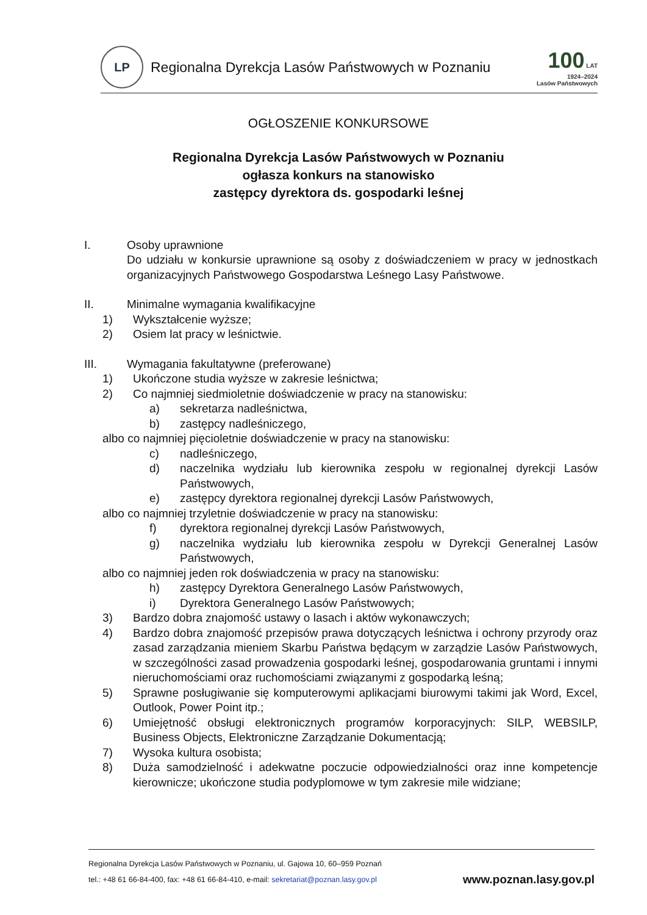LP
Regionalna Dyrekcja Lasów Państwowych w Poznaniu
100 LAT
1924–2024
Lasów Państwowych
OGŁOSZENIE KONKURSOWE
Regionalna Dyrekcja Lasów Państwowych w Poznaniu
ogłasza konkurs na stanowisko
zastępcy dyrektora ds. gospodarki leśnej
I. Osoby uprawnione
Do udziału w konkursie uprawnione są osoby z doświadczeniem w pracy w jednostkach organizacyjnych Państwowego Gospodarstwa Leśnego Lasy Państwowe.
II. Minimalne wymagania kwalifikacyjne
1) Wykształcenie wyższe;
2) Osiem lat pracy w leśnictwie.
III. Wymagania fakultatywne (preferowane)
1) Ukończone studia wyższe w zakresie leśnictwa;
2) Co najmniej siedmioletnie doświadczenie w pracy na stanowisku:
a) sekretarza nadleśnictwa,
b) zastępcy nadleśniczego,
albo co najmniej pięcioletnie doświadczenie w pracy na stanowisku:
c) nadleśniczego,
d) naczelnika wydziału lub kierownika zespołu w regionalnej dyrekcji Lasów Państwowych,
e) zastępcy dyrektora regionalnej dyrekcji Lasów Państwowych,
albo co najmniej trzyletnie doświadczenie w pracy na stanowisku:
f) dyrektora regionalnej dyrekcji Lasów Państwowych,
g) naczelnika wydziału lub kierownika zespołu w Dyrekcji Generalnej Lasów Państwowych,
albo co najmniej jeden rok doświadczenia w pracy na stanowisku:
h) zastępcy Dyrektora Generalnego Lasów Państwowych,
i) Dyrektora Generalnego Lasów Państwowych;
3) Bardzo dobra znajomość ustawy o lasach i aktów wykonawczych;
4) Bardzo dobra znajomość przepisów prawa dotyczących leśnictwa i ochrony przyrody oraz zasad zarządzania mieniem Skarbu Państwa będącym w zarządzie Lasów Państwowych, w szczególności zasad prowadzenia gospodarki leśnej, gospodarowania gruntami i innymi nieruchomościami oraz ruchomościami związanymi z gospodarką leśną;
5) Sprawne posługiwanie się komputerowymi aplikacjami biurowymi takimi jak Word, Excel, Outlook, Power Point itp.;
6) Umiejętność obsługi elektronicznych programów korporacyjnych: SILP, WEBSILP, Business Objects, Elektroniczne Zarządzanie Dokumentacją;
7) Wysoka kultura osobista;
8) Duża samodzielność i adekwatne poczucie odpowiedzialności oraz inne kompetencje kierownicze; ukończone studia podyplomowe w tym zakresie mile widziane;
Regionalna Dyrekcja Lasów Państwowych w Poznaniu, ul. Gajowa 10, 60–959 Poznań
www.poznan.lasy.gov.pl tel.: +48 61 66-84-400, fax: +48 61 66-84-410, e-mail: sekretariat@poznan.lasy.gov.pl